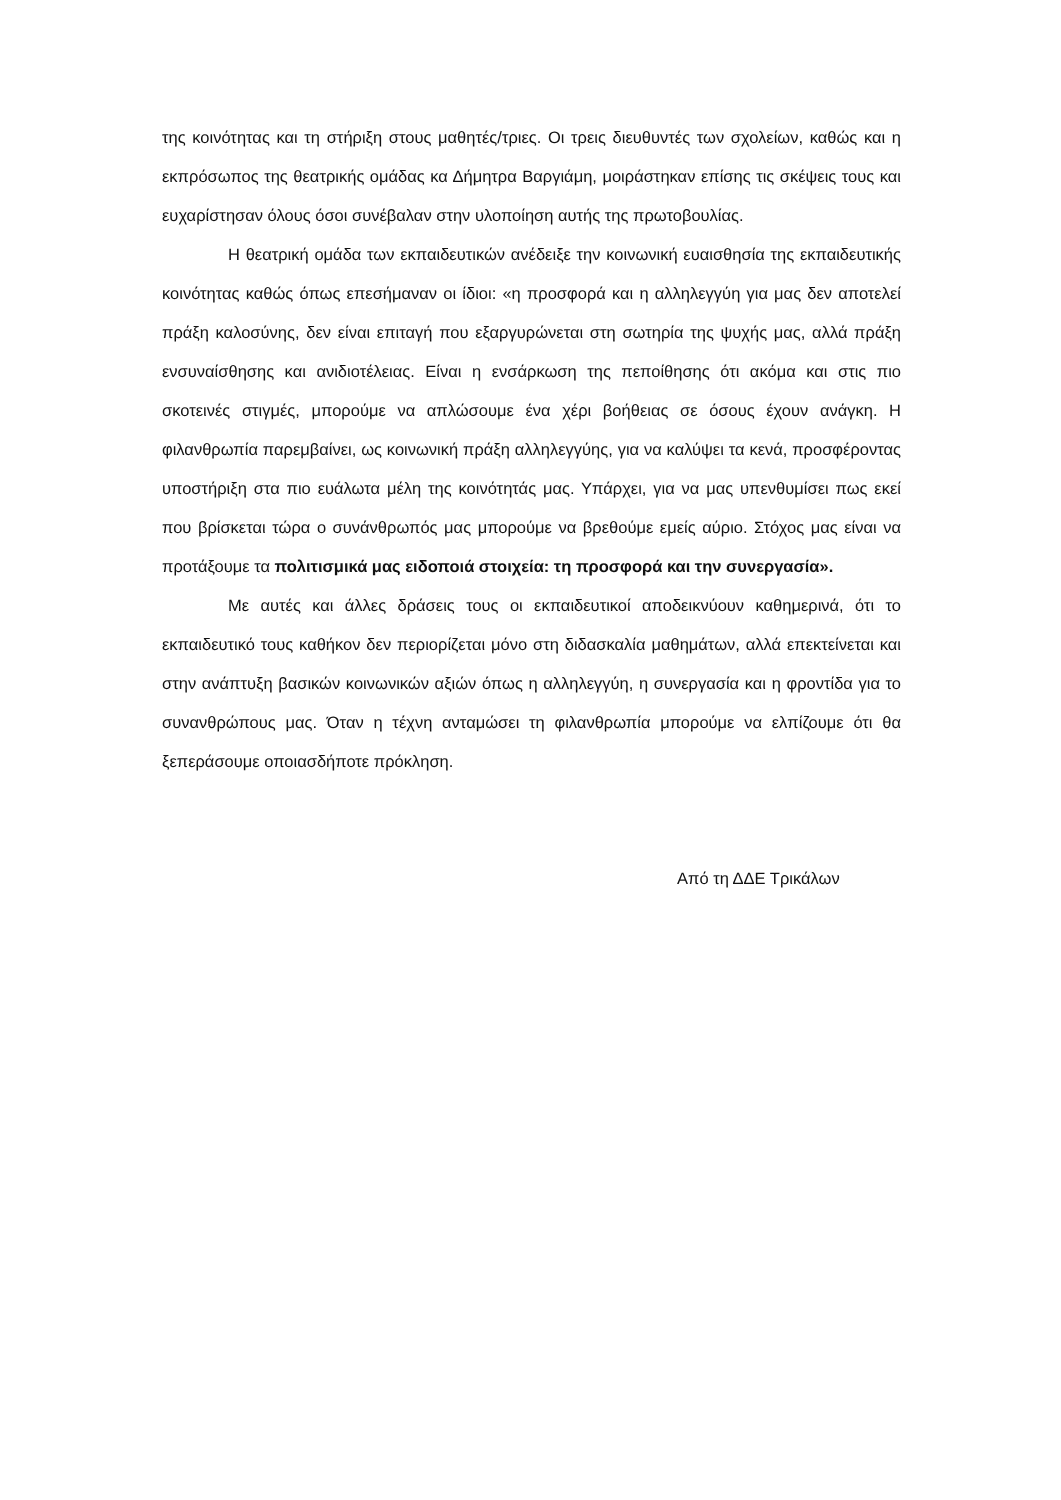της κοινότητας και τη στήριξη στους μαθητές/τριες. Οι τρεις διευθυντές των σχολείων, καθώς και η εκπρόσωπος της θεατρικής ομάδας κα Δήμητρα Βαργιάμη, μοιράστηκαν επίσης τις σκέψεις τους και ευχαρίστησαν όλους όσοι συνέβαλαν στην υλοποίηση αυτής της πρωτοβουλίας.
Η θεατρική ομάδα των εκπαιδευτικών ανέδειξε την κοινωνική ευαισθησία της εκπαιδευτικής κοινότητας καθώς όπως επεσήμαναν οι ίδιοι: «η προσφορά και η αλληλεγγύη για μας δεν αποτελεί πράξη καλοσύνης, δεν είναι επιταγή που εξαργυρώνεται στη σωτηρία της ψυχής μας, αλλά πράξη ενσυναίσθησης και ανιδιοτέλειας. Είναι η ενσάρκωση της πεποίθησης ότι ακόμα και στις πιο σκοτεινές στιγμές, μπορούμε να απλώσουμε ένα χέρι βοήθειας σε όσους έχουν ανάγκη. Η φιλανθρωπία παρεμβαίνει, ως κοινωνική πράξη αλληλεγγύης, για να καλύψει τα κενά, προσφέροντας υποστήριξη στα πιο ευάλωτα μέλη της κοινότητάς μας. Υπάρχει, για να μας υπενθυμίσει πως εκεί που βρίσκεται τώρα ο συνάνθρωπός μας μπορούμε να βρεθούμε εμείς αύριο. Στόχος μας είναι να προτάξουμε τα πολιτισμικά μας ειδοποιά στοιχεία: τη προσφορά και την συνεργασία».
Με αυτές και άλλες δράσεις τους οι εκπαιδευτικοί αποδεικνύουν καθημερινά, ότι το εκπαιδευτικό τους καθήκον δεν περιορίζεται μόνο στη διδασκαλία μαθημάτων, αλλά επεκτείνεται και στην ανάπτυξη βασικών κοινωνικών αξιών όπως η αλληλεγγύη, η συνεργασία και η φροντίδα για το συνανθρώπους μας. Όταν η τέχνη ανταμώσει τη φιλανθρωπία μπορούμε να ελπίζουμε ότι θα ξεπεράσουμε οποιασδήποτε πρόκληση.
Από τη ΔΔΕ Τρικάλων